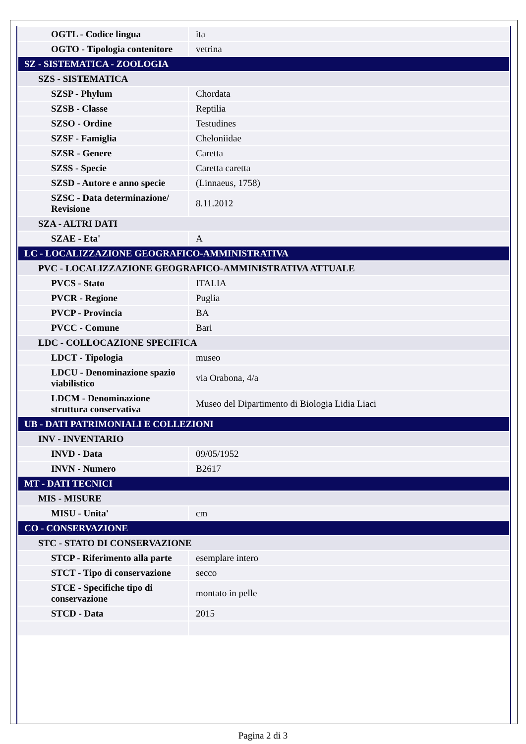| OGTL - Codice lingua | ita |
| OGTO - Tipologia contenitore | vetrina |
| SZ - SISTEMATICA - ZOOLOGIA | |
| SZS - SISTEMATICA | |
| SZSP - Phylum | Chordata |
| SZSB - Classe | Reptilia |
| SZSO - Ordine | Testudines |
| SZSF - Famiglia | Cheloniidae |
| SZSR - Genere | Caretta |
| SZSS - Specie | Caretta caretta |
| SZSD - Autore e anno specie | (Linnaeus, 1758) |
| SZSC - Data determinazione/ Revisione | 8.11.2012 |
| SZA - ALTRI DATI | |
| SZAE - Eta' | A |
| LC - LOCALIZZAZIONE GEOGRAFICO-AMMINISTRATIVA | |
| PVC - LOCALIZZAZIONE GEOGRAFICO-AMMINISTRATIVA ATTUALE | |
| PVCS - Stato | ITALIA |
| PVCR - Regione | Puglia |
| PVCP - Provincia | BA |
| PVCC - Comune | Bari |
| LDC - COLLOCAZIONE SPECIFICA | |
| LDCT - Tipologia | museo |
| LDCU - Denominazione spazio viabilistico | via Orabona, 4/a |
| LDCM - Denominazione struttura conservativa | Museo del Dipartimento di Biologia Lidia Liaci |
| UB - DATI PATRIMONIALI E COLLEZIONI | |
| INV - INVENTARIO | |
| INVD - Data | 09/05/1952 |
| INVN - Numero | B2617 |
| MT - DATI TECNICI | |
| MIS - MISURE | |
| MISU - Unita' | cm |
| CO - CONSERVAZIONE | |
| STC - STATO DI CONSERVAZIONE | |
| STCP - Riferimento alla parte | esemplare intero |
| STCT - Tipo di conservazione | secco |
| STCE - Specifiche tipo di conservazione | montato in pelle |
| STCD - Data | 2015 |
Pagina 2 di 3